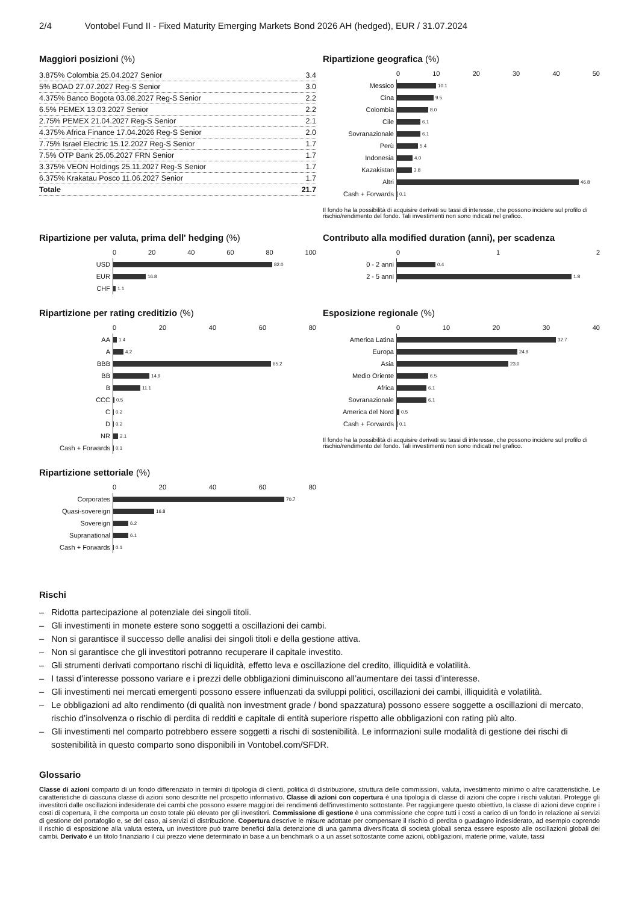2/4 Vontobel Fund II - Fixed Maturity Emerging Markets Bond 2026 AH (hedged), EUR / 31.07.2024
Maggiori posizioni (%)
| 3.875% Colombia 25.04.2027 Senior | 3.4 |
| 5% BOAD 27.07.2027 Reg-S Senior | 3.0 |
| 4.375% Banco Bogota 03.08.2027 Reg-S Senior | 2.2 |
| 6.5% PEMEX 13.03.2027 Senior | 2.2 |
| 2.75% PEMEX 21.04.2027 Reg-S Senior | 2.1 |
| 4.375% Africa Finance 17.04.2026 Reg-S Senior | 2.0 |
| 7.75% Israel Electric 15.12.2027 Reg-S Senior | 1.7 |
| 7.5% OTP Bank 25.05.2027 FRN Senior | 1.7 |
| 3.375% VEON Holdings 25.11.2027 Reg-S Senior | 1.7 |
| 6.375% Krakatau Posco 11.06.2027 Senior | 1.7 |
| Totale | 21.7 |
Ripartizione geografica (%)
0 10 20 30 40 50
Messico
10.1
Cina
9.5
Colombia
8.0
Cile
6.1
Sovranazionale
6.1
Perù
5.4
Indonesia
4.0
Kazakistan
3.8
Altri
46.8
Cash + Forwards
0.1
Il fondo ha la possibilità di acquisire derivati su tassi di interesse, che possono incidere sul profilo di rischio/rendimento del fondo. Tali investimenti non sono indicati nel grafico.
Ripartizione per valuta, prima dell' hedging (%)
0 20 40 60 80 100
USD
82.0
EUR
16.8
CHF
1.1
Contributo alla modified duration (anni), per scadenza
0 1 2
0 - 2 anni
0.4
2 - 5 anni
1.8
Ripartizione per rating creditizio (%)
0 20 40 60 80
AA
1.4
A
4.2
BBB
65.2
BB
14.9
B
11.1
CCC
0.5
C
0.2
D
0.2
NR
2.1
Cash + Forwards
0.1
Esposizione regionale (%)
0 10 20 30 40
America Latina
32.7
Europa
24.9
Asia
23.0
Medio Oriente
6.5
Africa
6.1
Sovranazionale
6.1
America del Nord
0.5
Cash + Forwards
0.1
Il fondo ha la possibilità di acquisire derivati su tassi di interesse, che possono incidere sul profilo di rischio/rendimento del fondo. Tali investimenti non sono indicati nel grafico.
Ripartizione settoriale (%)
0 20 40 60 80
Corporates
70.7
Quasi-sovereign
16.8
Sovereign
6.2
Supranational
6.1
Cash + Forwards
0.1
Rischi
– Ridotta partecipazione al potenziale dei singoli titoli.
– Gli investimenti in monete estere sono soggetti a oscillazioni dei cambi.
– Non si garantisce il successo delle analisi dei singoli titoli e della gestione attiva.
– Non si garantisce che gli investitori potranno recuperare il capitale investito.
– Gli strumenti derivati comportano rischi di liquidità, effetto leva e oscillazione del credito, illiquidità e volatilità.
– I tassi d’interesse possono variare e i prezzi delle obbligazioni diminuiscono all’aumentare dei tassi d’interesse.
– Gli investimenti nei mercati emergenti possono essere influenzati da sviluppi politici, oscillazioni dei cambi, illiquidità e volatilità.
– Le obbligazioni ad alto rendimento (di qualità non investment grade / bond spazzatura) possono essere soggette a oscillazioni di mercato, rischio d’insolvenza o rischio di perdita di redditi e capitale di entità superiore rispetto alle obbligazioni con rating più alto.
– Gli investimenti nel comparto potrebbero essere soggetti a rischi di sostenibilità. Le informazioni sulle modalità di gestione dei rischi di sostenibilità in questo comparto sono disponibili in Vontobel.com/SFDR.
Glossario
Classe di azioni comparto di un fondo differenziato in termini di tipologia di clienti, politica di distribuzione, struttura delle commissioni, valuta, investimento minimo o altre caratteristiche. Le caratteristiche di ciascuna classe di azioni sono descritte nel prospetto informativo. Classe di azioni con copertura è una tipologia di classe di azioni che copre i rischi valutari. Protegge gli investitori dalle oscillazioni indesiderate dei cambi che possono essere maggiori dei rendimenti dell'investimento sottostante. Per raggiungere questo obiettivo, la classe di azioni deve coprire i costi di copertura, il che comporta un costo totale più elevato per gli investitori. Commissione di gestione è una commissione che copre tutti i costi a carico di un fondo in relazione ai servizi di gestione del portafoglio e, se del caso, ai servizi di distribuzione. Copertura descrive le misure adottate per compensare il rischio di perdita o guadagno indesiderato, ad esempio coprendo il rischio di esposizione alla valuta estera, un investitore può trarre benefici dalla detenzione di una gamma diversificata di società globali senza essere esposto alle oscillazioni globali dei cambi. Derivato è un titolo finanziario il cui prezzo viene determinato in base a un benchmark o a un asset sottostante come azioni, obbligazioni, materie prime, valute, tassi